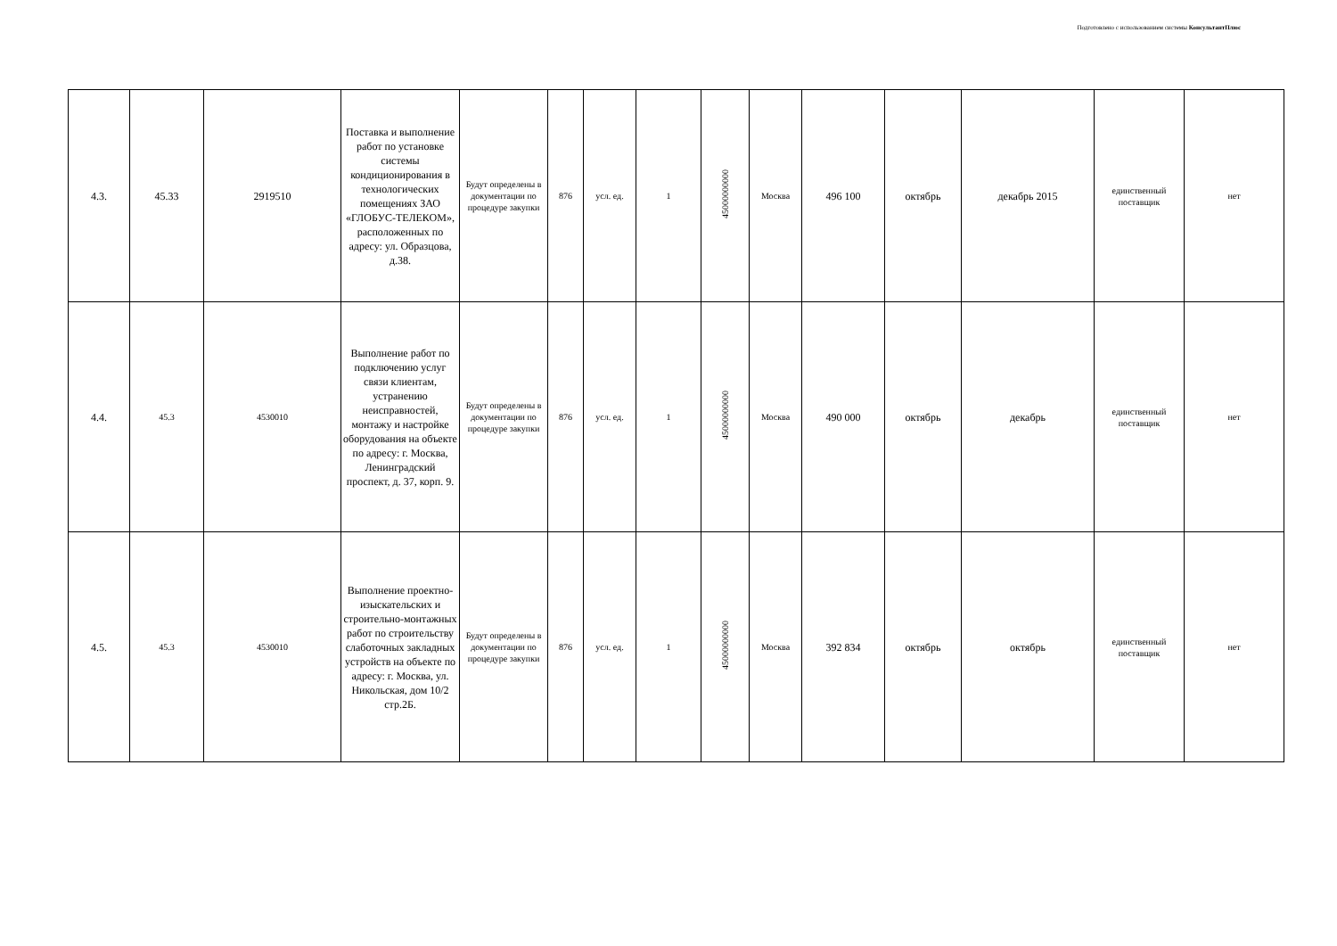Подготовлено с использованием системы КонсультантПлюс
| 4.3. | 45.33 | 2919510 | Поставка и выполнение работ по установке системы кондиционирования в технологических помещениях ЗАО «ГЛОБУС-ТЕЛЕКОМ», расположенных по адресу: ул. Образцова, д.38. | Будут определены в документации по процедуре закупки | 876 | усл. ед. | 1 | 45000000000 | Москва | 496 100 | октябрь | декабрь 2015 | единственный поставщик | нет |
| 4.4. | 45.3 | 4530010 | Выполнение работ по подключению услуг связи клиентам, устранению неисправностей, монтажу и настройке оборудования на объекте по адресу: г. Москва, Ленинградский проспект, д. 37, корп. 9. | Будут определены в документации по процедуре закупки | 876 | усл. ед. | 1 | 45000000000 | Москва | 490 000 | октябрь | декабрь | единственный поставщик | нет |
| 4.5. | 45.3 | 4530010 | Выполнение проектно-изыскательских и строительно-монтажных работ по строительству слаботочных закладных устройств на объекте по адресу: г. Москва, ул. Никольская, дом 10/2 стр.2Б. | Будут определены в документации по процедуре закупки | 876 | усл. ед. | 1 | 45000000000 | Москва | 392 834 | октябрь | октябрь | единственный поставщик | нет |